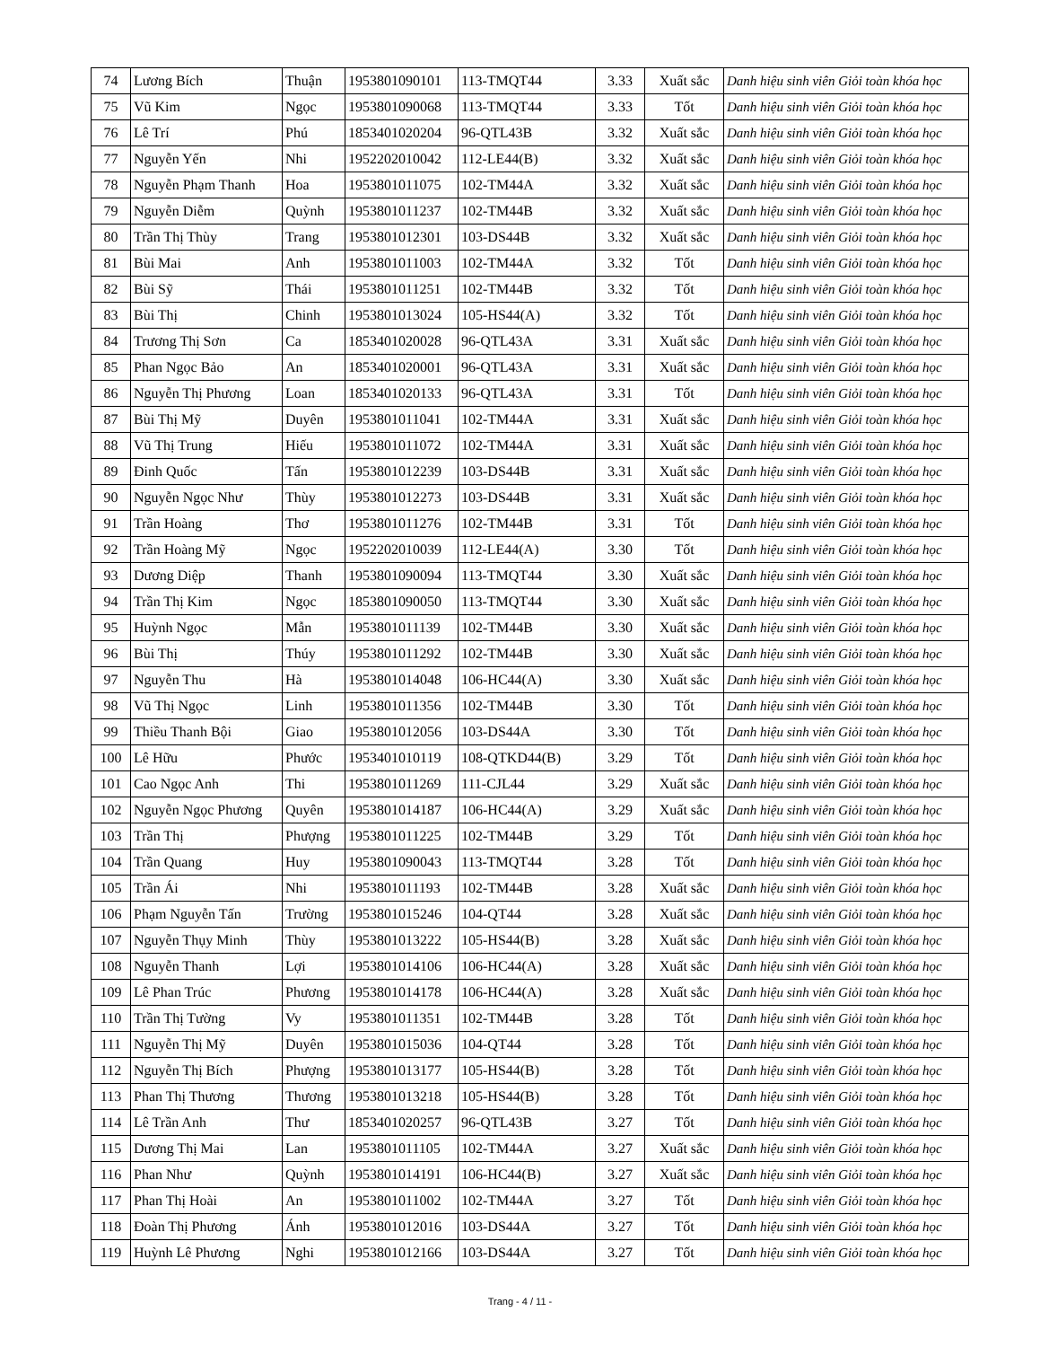| 74 | Lương Bích | Thuận | 1953801090101 | 113-TMQT44 | 3.33 | Xuất sắc | Danh hiệu sinh viên Giỏi toàn khóa học |
| 75 | Vũ Kim | Ngọc | 1953801090068 | 113-TMQT44 | 3.33 | Tốt | Danh hiệu sinh viên Giỏi toàn khóa học |
| 76 | Lê Trí | Phú | 1853401020204 | 96-QTL43B | 3.32 | Xuất sắc | Danh hiệu sinh viên Giỏi toàn khóa học |
| 77 | Nguyễn Yến | Nhi | 1952202010042 | 112-LE44(B) | 3.32 | Xuất sắc | Danh hiệu sinh viên Giỏi toàn khóa học |
| 78 | Nguyễn Phạm Thanh | Hoa | 1953801011075 | 102-TM44A | 3.32 | Xuất sắc | Danh hiệu sinh viên Giỏi toàn khóa học |
| 79 | Nguyễn Diễm | Quỳnh | 1953801011237 | 102-TM44B | 3.32 | Xuất sắc | Danh hiệu sinh viên Giỏi toàn khóa học |
| 80 | Trần Thị Thùy | Trang | 1953801012301 | 103-DS44B | 3.32 | Xuất sắc | Danh hiệu sinh viên Giỏi toàn khóa học |
| 81 | Bùi Mai | Anh | 1953801011003 | 102-TM44A | 3.32 | Tốt | Danh hiệu sinh viên Giỏi toàn khóa học |
| 82 | Bùi Sỹ | Thái | 1953801011251 | 102-TM44B | 3.32 | Tốt | Danh hiệu sinh viên Giỏi toàn khóa học |
| 83 | Bùi Thị | Chinh | 1953801013024 | 105-HS44(A) | 3.32 | Tốt | Danh hiệu sinh viên Giỏi toàn khóa học |
| 84 | Trương Thị Sơn | Ca | 1853401020028 | 96-QTL43A | 3.31 | Xuất sắc | Danh hiệu sinh viên Giỏi toàn khóa học |
| 85 | Phan Ngọc Bảo | An | 1853401020001 | 96-QTL43A | 3.31 | Xuất sắc | Danh hiệu sinh viên Giỏi toàn khóa học |
| 86 | Nguyễn Thị Phương | Loan | 1853401020133 | 96-QTL43A | 3.31 | Tốt | Danh hiệu sinh viên Giỏi toàn khóa học |
| 87 | Bùi Thị Mỹ | Duyên | 1953801011041 | 102-TM44A | 3.31 | Xuất sắc | Danh hiệu sinh viên Giỏi toàn khóa học |
| 88 | Vũ Thị Trung | Hiếu | 1953801011072 | 102-TM44A | 3.31 | Xuất sắc | Danh hiệu sinh viên Giỏi toàn khóa học |
| 89 | Đinh Quốc | Tấn | 1953801012239 | 103-DS44B | 3.31 | Xuất sắc | Danh hiệu sinh viên Giỏi toàn khóa học |
| 90 | Nguyễn Ngọc Như | Thùy | 1953801012273 | 103-DS44B | 3.31 | Xuất sắc | Danh hiệu sinh viên Giỏi toàn khóa học |
| 91 | Trần Hoàng | Thơ | 1953801011276 | 102-TM44B | 3.31 | Tốt | Danh hiệu sinh viên Giỏi toàn khóa học |
| 92 | Trần Hoàng Mỹ | Ngọc | 1952202010039 | 112-LE44(A) | 3.30 | Tốt | Danh hiệu sinh viên Giỏi toàn khóa học |
| 93 | Dương Diệp | Thanh | 1953801090094 | 113-TMQT44 | 3.30 | Xuất sắc | Danh hiệu sinh viên Giỏi toàn khóa học |
| 94 | Trần Thị Kim | Ngọc | 1853801090050 | 113-TMQT44 | 3.30 | Xuất sắc | Danh hiệu sinh viên Giỏi toàn khóa học |
| 95 | Huỳnh Ngọc | Mẫn | 1953801011139 | 102-TM44B | 3.30 | Xuất sắc | Danh hiệu sinh viên Giỏi toàn khóa học |
| 96 | Bùi Thị | Thúy | 1953801011292 | 102-TM44B | 3.30 | Xuất sắc | Danh hiệu sinh viên Giỏi toàn khóa học |
| 97 | Nguyễn Thu | Hà | 1953801014048 | 106-HC44(A) | 3.30 | Xuất sắc | Danh hiệu sinh viên Giỏi toàn khóa học |
| 98 | Vũ Thị Ngọc | Linh | 1953801011356 | 102-TM44B | 3.30 | Tốt | Danh hiệu sinh viên Giỏi toàn khóa học |
| 99 | Thiều Thanh Bội | Giao | 1953801012056 | 103-DS44A | 3.30 | Tốt | Danh hiệu sinh viên Giỏi toàn khóa học |
| 100 | Lê Hữu | Phước | 1953401010119 | 108-QTKD44(B) | 3.29 | Tốt | Danh hiệu sinh viên Giỏi toàn khóa học |
| 101 | Cao Ngọc Anh | Thi | 1953801011269 | 111-CJL44 | 3.29 | Xuất sắc | Danh hiệu sinh viên Giỏi toàn khóa học |
| 102 | Nguyễn Ngọc Phương | Quyên | 1953801014187 | 106-HC44(A) | 3.29 | Xuất sắc | Danh hiệu sinh viên Giỏi toàn khóa học |
| 103 | Trần Thị | Phượng | 1953801011225 | 102-TM44B | 3.29 | Tốt | Danh hiệu sinh viên Giỏi toàn khóa học |
| 104 | Trần Quang | Huy | 1953801090043 | 113-TMQT44 | 3.28 | Tốt | Danh hiệu sinh viên Giỏi toàn khóa học |
| 105 | Trần Ái | Nhi | 1953801011193 | 102-TM44B | 3.28 | Xuất sắc | Danh hiệu sinh viên Giỏi toàn khóa học |
| 106 | Phạm Nguyễn Tấn | Trường | 1953801015246 | 104-QT44 | 3.28 | Xuất sắc | Danh hiệu sinh viên Giỏi toàn khóa học |
| 107 | Nguyễn Thụy Minh | Thùy | 1953801013222 | 105-HS44(B) | 3.28 | Xuất sắc | Danh hiệu sinh viên Giỏi toàn khóa học |
| 108 | Nguyễn Thanh | Lợi | 1953801014106 | 106-HC44(A) | 3.28 | Xuất sắc | Danh hiệu sinh viên Giỏi toàn khóa học |
| 109 | Lê Phan Trúc | Phương | 1953801014178 | 106-HC44(A) | 3.28 | Xuất sắc | Danh hiệu sinh viên Giỏi toàn khóa học |
| 110 | Trần Thị Tường | Vy | 1953801011351 | 102-TM44B | 3.28 | Tốt | Danh hiệu sinh viên Giỏi toàn khóa học |
| 111 | Nguyễn Thị Mỹ | Duyên | 1953801015036 | 104-QT44 | 3.28 | Tốt | Danh hiệu sinh viên Giỏi toàn khóa học |
| 112 | Nguyễn Thị Bích | Phượng | 1953801013177 | 105-HS44(B) | 3.28 | Tốt | Danh hiệu sinh viên Giỏi toàn khóa học |
| 113 | Phan Thị Thương | Thương | 1953801013218 | 105-HS44(B) | 3.28 | Tốt | Danh hiệu sinh viên Giỏi toàn khóa học |
| 114 | Lê Trần Anh | Thư | 1853401020257 | 96-QTL43B | 3.27 | Tốt | Danh hiệu sinh viên Giỏi toàn khóa học |
| 115 | Dương Thị Mai | Lan | 1953801011105 | 102-TM44A | 3.27 | Xuất sắc | Danh hiệu sinh viên Giỏi toàn khóa học |
| 116 | Phan Như | Quỳnh | 1953801014191 | 106-HC44(B) | 3.27 | Xuất sắc | Danh hiệu sinh viên Giỏi toàn khóa học |
| 117 | Phan Thị Hoài | An | 1953801011002 | 102-TM44A | 3.27 | Tốt | Danh hiệu sinh viên Giỏi toàn khóa học |
| 118 | Đoàn Thị Phương | Ánh | 1953801012016 | 103-DS44A | 3.27 | Tốt | Danh hiệu sinh viên Giỏi toàn khóa học |
| 119 | Huỳnh Lê Phương | Nghi | 1953801012166 | 103-DS44A | 3.27 | Tốt | Danh hiệu sinh viên Giỏi toàn khóa học |
Trang - 4 / 11 -